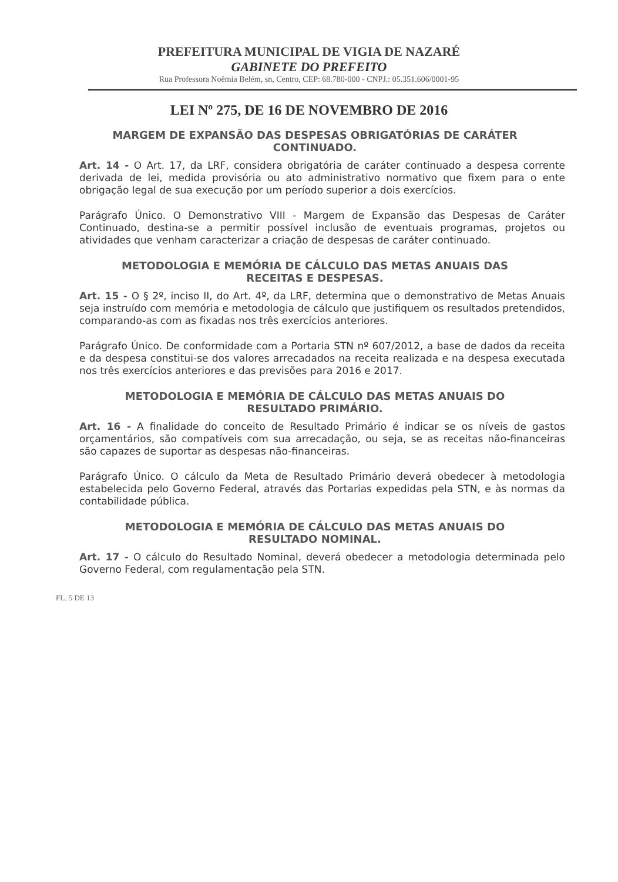PREFEITURA MUNICIPAL DE VIGIA DE NAZARÉ
GABINETE DO PREFEITO
Rua Professora Noêmia Belém, sn, Centro, CEP: 68.780-000 - CNPJ.: 05.351.606/0001-95
LEI Nº 275, DE 16 DE NOVEMBRO DE 2016
MARGEM DE EXPANSÃO DAS DESPESAS OBRIGATÓRIAS DE CARÁTER CONTINUADO.
Art. 14 - O Art. 17, da LRF, considera obrigatória de caráter continuado a despesa corrente derivada de lei, medida provisória ou ato administrativo normativo que fixem para o ente obrigação legal de sua execução por um período superior a dois exercícios.
Parágrafo Único. O Demonstrativo VIII - Margem de Expansão das Despesas de Caráter Continuado, destina-se a permitir possível inclusão de eventuais programas, projetos ou atividades que venham caracterizar a criação de despesas de caráter continuado.
METODOLOGIA E MEMÓRIA DE CÁLCULO DAS METAS ANUAIS DAS RECEITAS E DESPESAS.
Art. 15 - O § 2º, inciso II, do Art. 4º, da LRF, determina que o demonstrativo de Metas Anuais seja instruído com memória e metodologia de cálculo que justifiquem os resultados pretendidos, comparando-as com as fixadas nos três exercícios anteriores.
Parágrafo Único. De conformidade com a Portaria STN nº 607/2012, a base de dados da receita e da despesa constitui-se dos valores arrecadados na receita realizada e na despesa executada nos três exercícios anteriores e das previsões para 2016 e 2017.
METODOLOGIA E MEMÓRIA DE CÁLCULO DAS METAS ANUAIS DO RESULTADO PRIMÁRIO.
Art. 16 - A finalidade do conceito de Resultado Primário é indicar se os níveis de gastos orçamentários, são compatíveis com sua arrecadação, ou seja, se as receitas não-financeiras são capazes de suportar as despesas não-financeiras.
Parágrafo Único. O cálculo da Meta de Resultado Primário deverá obedecer à metodologia estabelecida pelo Governo Federal, através das Portarias expedidas pela STN, e às normas da contabilidade pública.
METODOLOGIA E MEMÓRIA DE CÁLCULO DAS METAS ANUAIS DO RESULTADO NOMINAL.
Art. 17 - O cálculo do Resultado Nominal, deverá obedecer a metodologia determinada pelo Governo Federal, com regulamentação pela STN.
FL. 5 DE 13